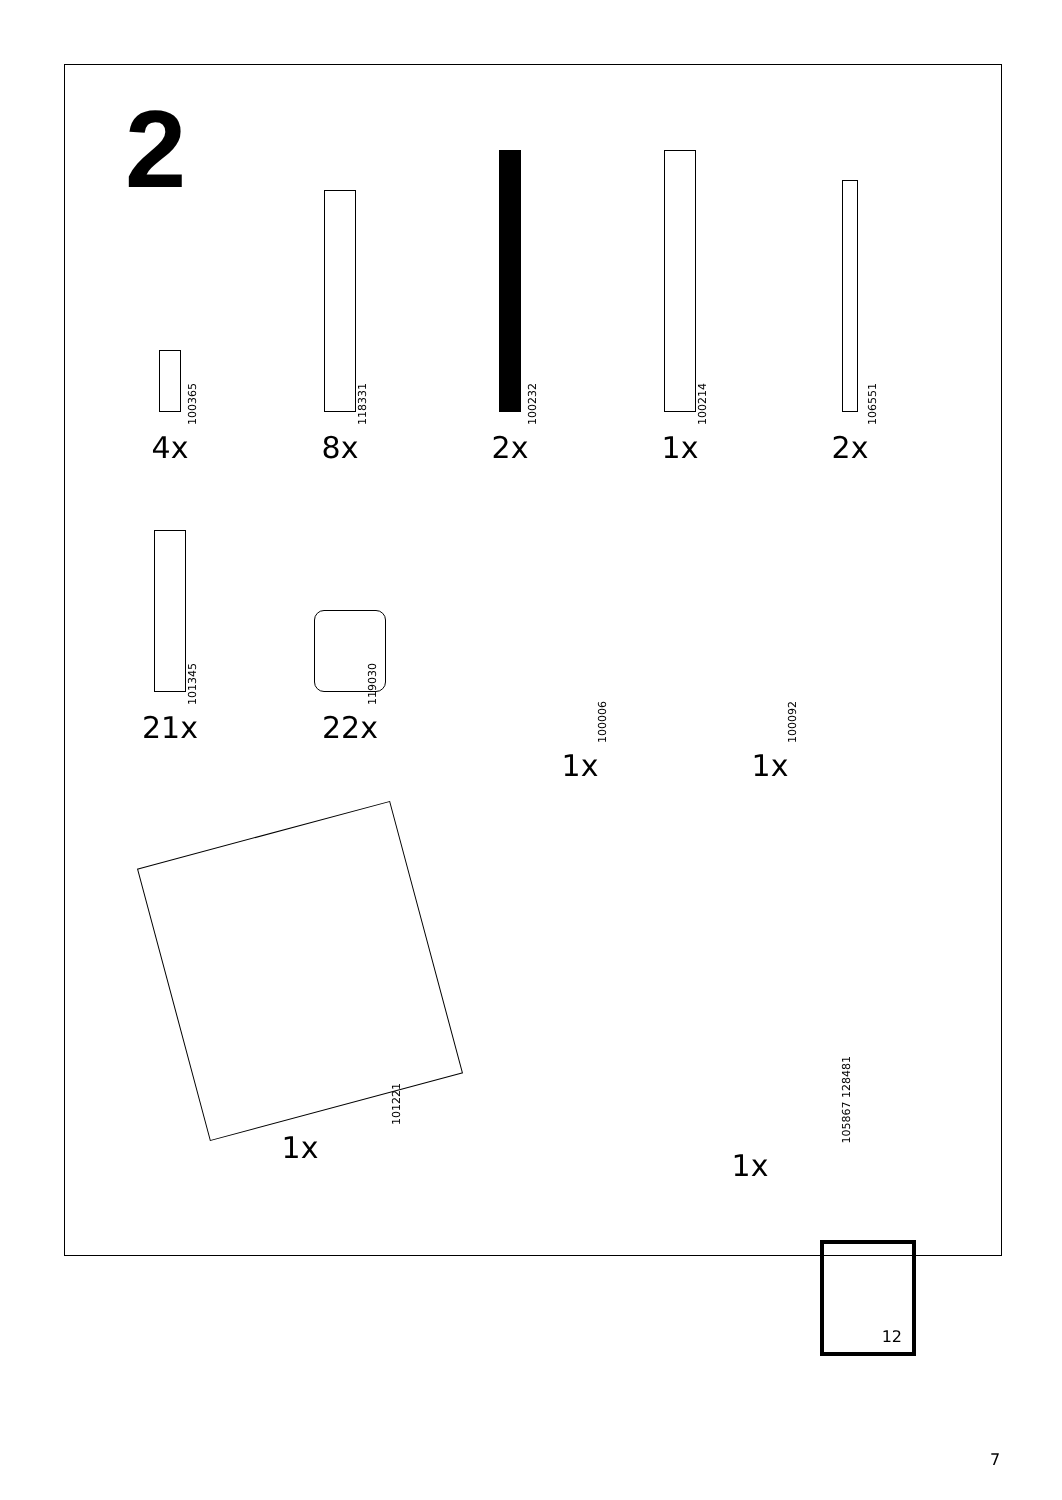2
100365
4x
118331
8x
100232
2x
100214
1x
106551
2x
101345
21x
119030
22x
100006
1x
100092
1x
101221
1x
105867 128481
1x
12
7